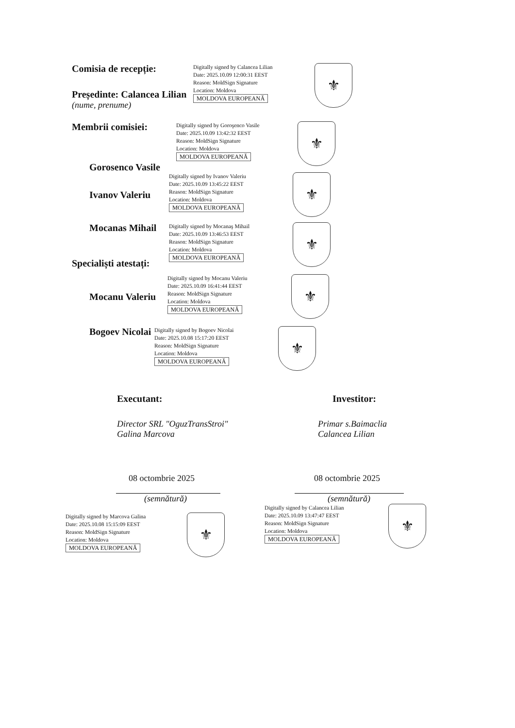Comisia de recepție:
Președinte: Calancea Lilian
(nume, prenume)
Digitally signed by Calancea Lilian
Date: 2025.10.09 12:00:31 EEST
Reason: MoldSign Signature
Location: Moldova
MOLDOVA EUROPEANĂ
⚜
Membrii comisiei:
Gorosenco Vasile
Digitally signed by Goroşenco Vasile
Date: 2025.10.09 13:42:32 EEST
Reason: MoldSign Signature
Location: Moldova
MOLDOVA EUROPEANĂ
⚜
Ivanov Valeriu
Digitally signed by Ivanov Valeriu
Date: 2025.10.09 13:45:22 EEST
Reason: MoldSign Signature
Location: Moldova
MOLDOVA EUROPEANĂ
⚜
Mocanas Mihail
Specialiști atestați:
Digitally signed by Mocanaş Mihail
Date: 2025.10.09 13:46:53 EEST
Reason: MoldSign Signature
Location: Moldova
MOLDOVA EUROPEANĂ
⚜
Mocanu Valeriu
Digitally signed by Mocanu Valeriu
Date: 2025.10.09 16:41:44 EEST
Reason: MoldSign Signature
Location: Moldova
MOLDOVA EUROPEANĂ
⚜
Bogoev Nicolai
Digitally signed by Bogoev Nicolai
Date: 2025.10.08 15:17:20 EEST
Reason: MoldSign Signature
Location: Moldova
MOLDOVA EUROPEANĂ
⚜
Executant:
Director SRL "OguzTransStroi"
Galina Marcova
08 octombrie 2025
(semnătură)
Digitally signed by Marcova Galina
Date: 2025.10.08 15:15:09 EEST
Reason: MoldSign Signature
Location: Moldova
MOLDOVA EUROPEANĂ
⚜
Investitor:
Primar s.Baimaclia
Calancea Lilian
08 octombrie 2025
(semnătură)
Digitally signed by Calancea Lilian
Date: 2025.10.09 13:47:47 EEST
Reason: MoldSign Signature
Location: Moldova
MOLDOVA EUROPEANĂ
⚜